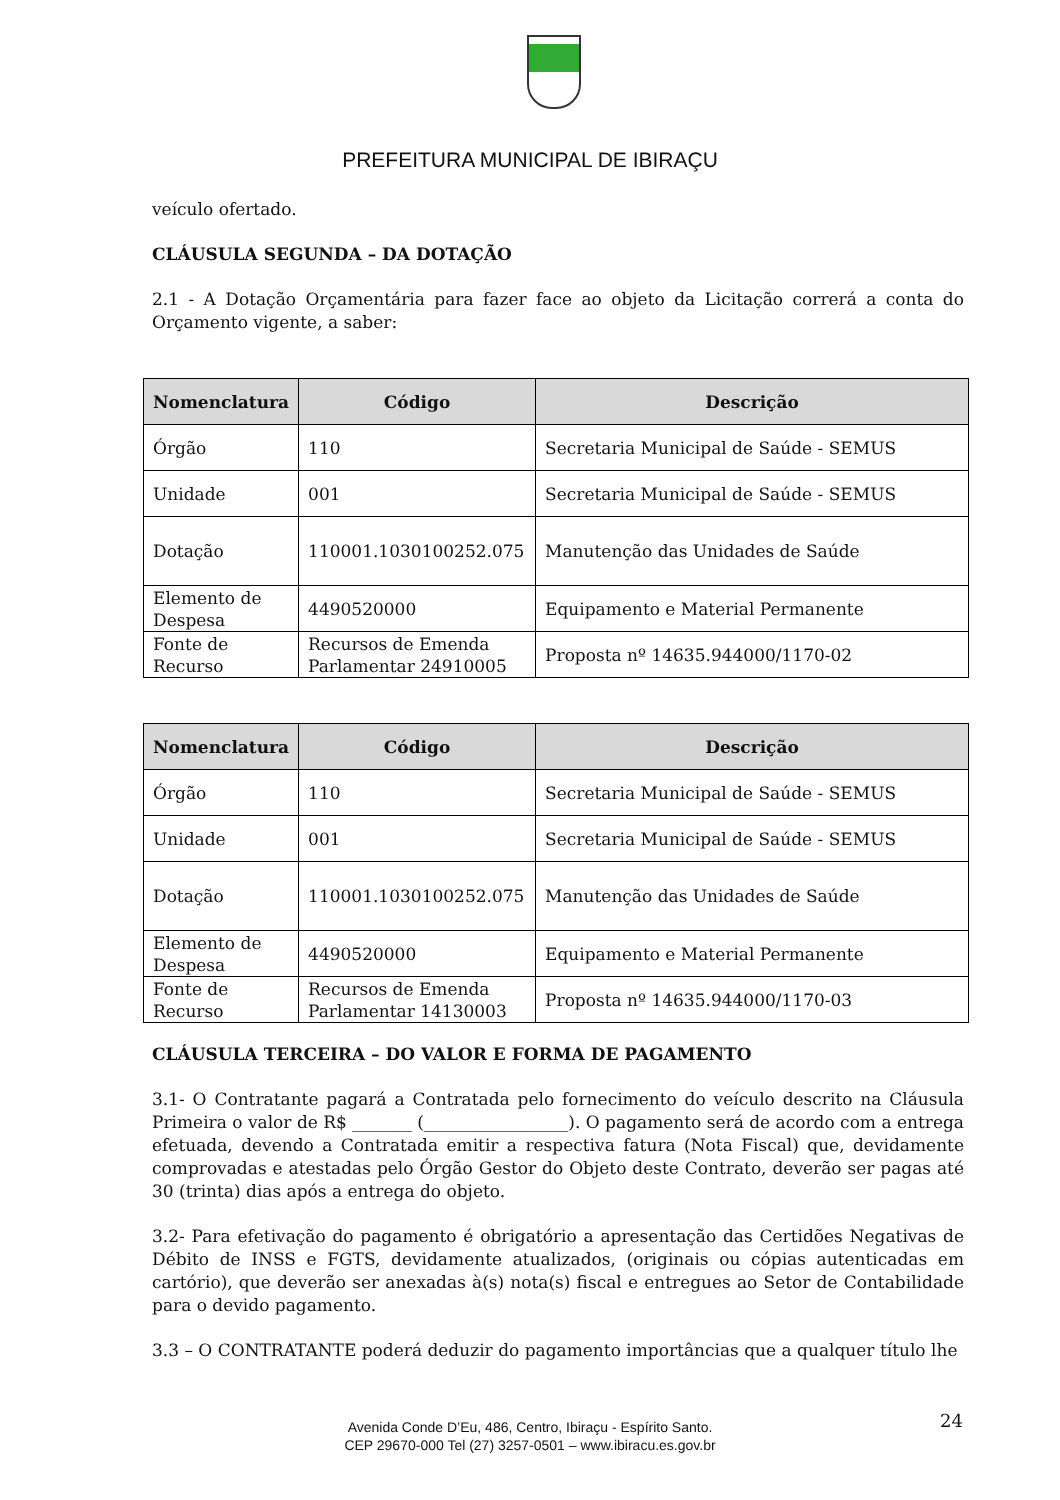PREFEITURA MUNICIPAL DE IBIRAÇU
veículo ofertado.
CLÁUSULA SEGUNDA – DA DOTAÇÃO
2.1 - A Dotação Orçamentária para fazer face ao objeto da Licitação correrá a conta do Orçamento vigente, a saber:
| Nomenclatura | Código | Descrição |
| --- | --- | --- |
| Órgão | 110 | Secretaria Municipal de Saúde - SEMUS |
| Unidade | 001 | Secretaria Municipal de Saúde - SEMUS |
| Dotação | 110001.1030100252.075 | Manutenção das Unidades de Saúde |
| Elemento de Despesa | 4490520000 | Equipamento e Material Permanente |
| Fonte de Recurso | Recursos de Emenda Parlamentar 24910005 | Proposta nº 14635.944000/1170-02 |
| Nomenclatura | Código | Descrição |
| --- | --- | --- |
| Órgão | 110 | Secretaria Municipal de Saúde - SEMUS |
| Unidade | 001 | Secretaria Municipal de Saúde - SEMUS |
| Dotação | 110001.1030100252.075 | Manutenção das Unidades de Saúde |
| Elemento de Despesa | 4490520000 | Equipamento e Material Permanente |
| Fonte de Recurso | Recursos de Emenda Parlamentar 14130003 | Proposta nº 14635.944000/1170-03 |
CLÁUSULA TERCEIRA – DO VALOR E FORMA DE PAGAMENTO
3.1- O Contratante pagará a Contratada pelo fornecimento do veículo descrito na Cláusula Primeira o valor de R$ _______ (_________________). O pagamento será de acordo com a entrega efetuada, devendo a Contratada emitir a respectiva fatura (Nota Fiscal) que, devidamente comprovadas e atestadas pelo Órgão Gestor do Objeto deste Contrato, deverão ser pagas até 30 (trinta) dias após a entrega do objeto.
3.2- Para efetivação do pagamento é obrigatório a apresentação das Certidões Negativas de Débito de INSS e FGTS, devidamente atualizados, (originais ou cópias autenticadas em cartório), que deverão ser anexadas à(s) nota(s) fiscal e entregues ao Setor de Contabilidade para o devido pagamento.
3.3 – O CONTRATANTE poderá deduzir do pagamento importâncias que a qualquer título lhe
Avenida Conde D’Eu, 486, Centro, Ibiraçu - Espírito Santo.
CEP 29670-000 Tel (27) 3257-0501 – www.ibiracu.es.gov.br
24